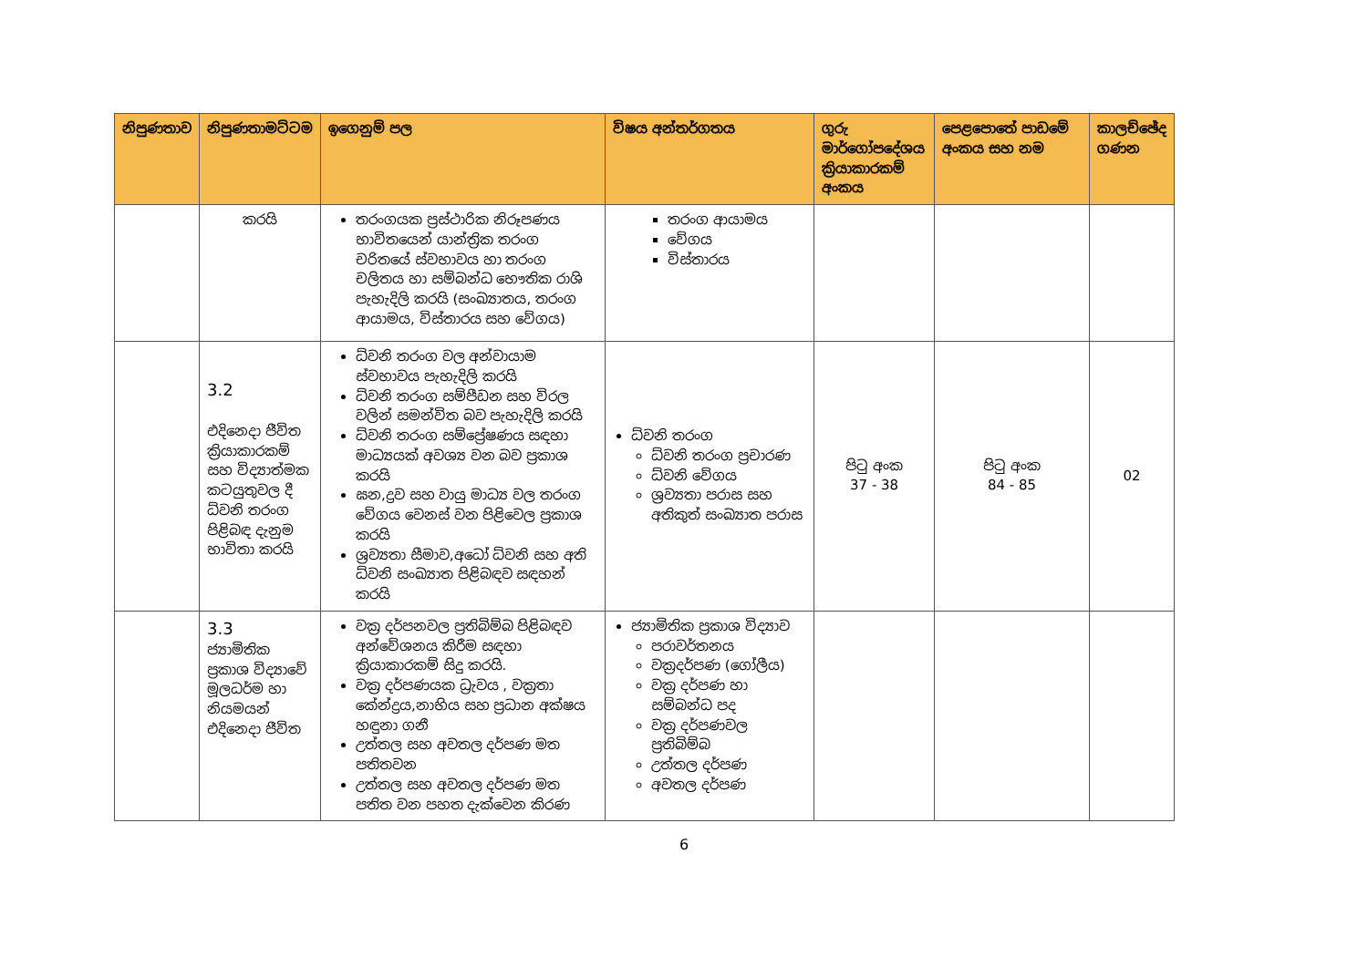| නිපුණතාව | නිපුණතාමට්ටම | ඉගෙනුම් පල | විෂය අන්තර්ගතය | ගුරු මාර්ගෝපදේශය ක්‍රියාකාරකම් අංකය | පෙළපොතේ පාඩමේ අංකය සහ නම | කාලච්ඡේද ගණන |
| --- | --- | --- | --- | --- | --- | --- |
| | කරයි | තරංගයක ප්‍රස්ථාරික නිරූපණය භාවිතයෙන් යාන්ත්‍රික තරංග චරිතයේ ස්වභාවය හා තරංග චලිතය හා සම්බන්ධ භෞතික රාශි පැහැදිලි කරයි (සංඛ්‍යාතය, තරංග ආයාමය, විස්තාරය සහ වේගය) | තරංග ආයාමය වේගය විස්තාරය | | | |
| | 3.2 එදිනෙදා ජීවිත ක්‍රියාකාරකම් සහ විද්‍යාත්මක කටයුතුවල දී ධ්වනි තරංග පිළිබඳ දැනුම භාවිතා කරයි | ධ්වනි තරංග වල අන්වායාම ස්වභාවය පැහැදිලි කරයි ධ්වනි තරංග සම්පීඩන සහ විරල වලින් සමන්විත බව පැහැදිලි කරයි ධ්වනි තරංග සම්ප්‍රේෂණය සඳහා මාධ්‍යයක් අවශ්‍ය වන බව ප්‍රකාශ කරයි ඝන,ද්‍රව සහ වායු මාධ්‍ය වල තරංග වේගය වෙනස් වන පිළිවෙල ප්‍රකාශ කරයි ශ්‍රව්‍යතා සීමාව,අධෝ ධ්වනි සහ අති ධ්වනි සංඛ්‍යාත පිළිබඳව සඳහන් කරයි | ධ්වනි තරංග ධ්වනි තරංග ප්‍රචාරණ ධ්වනි වේගය ශ්‍රව්‍යතා පරාස සහ අතිකුත් සංඛ්‍යාත පරාස | පිටු අංක 37 - 38 | පිටු අංක 84 - 85 | 02 |
| | 3.3 ජ්‍යාමිතික ප්‍රකාශ විද්‍යාවේ මූලධර්ම හා නියමයන් එදිනෙදා ජීවිත | වක්‍ර දර්පනවල ප්‍රතිබිම්බ පිළිබඳව අන්වේශනය කිරීම සඳහා ක්‍රියාකාරකම් සිදු කරයි. වක්‍ර දර්පණයක ධ්‍රැවය , වක්‍රතා කේන්ද්‍රය,නාභිය සහ ප්‍රධාන අක්ෂය හඳුනා ගනී උත්තල සහ අවතල දර්පණ මත පතිතවන උත්තල සහ අවතල දර්පණ මත පතිත වන පහත දැක්වෙන කිරණ | ජ්‍යාමිතික ප්‍රකාශ විද්‍යාව පරාවර්තනය වක්‍රදර්පණ (ගෝලීය) වක්‍ර දර්පණ හා සම්බන්ධ පද වක්‍ර දර්පණවල ප්‍රතිබිම්බ උත්තල දර්පණ අවතල දර්පණ | | | |
6